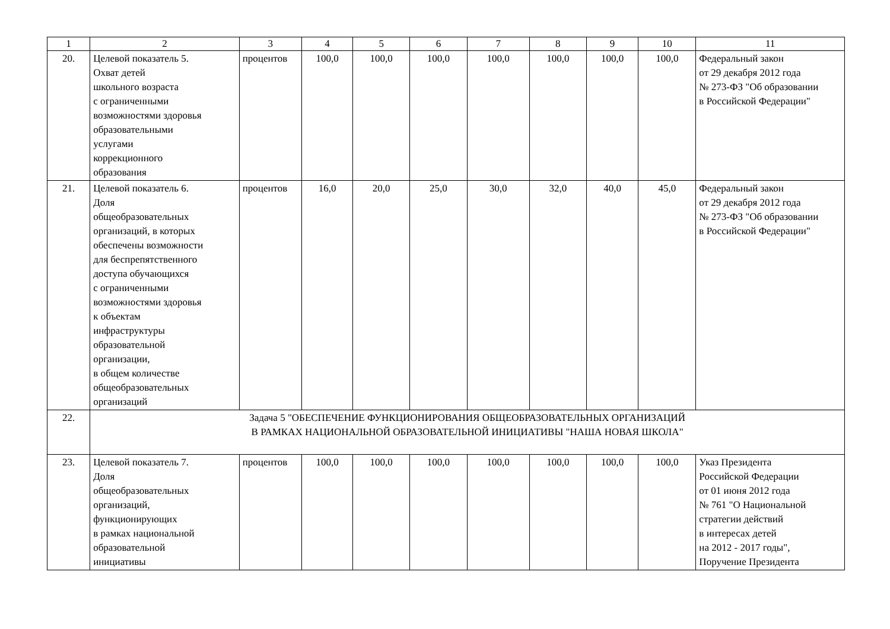| 1 | 2 | 3 | 4 | 5 | 6 | 7 | 8 | 9 | 10 | 11 |
| 20. | Целевой показатель 5. Охват детей школьного возраста с ограниченными возможностями здоровья образовательными услугами коррекционного образования | процентов | 100,0 | 100,0 | 100,0 | 100,0 | 100,0 | 100,0 | 100,0 | Федеральный закон от 29 декабря 2012 года № 273-ФЗ "Об образовании в Российской Федерации" |
| 21. | Целевой показатель 6. Доля общеобразовательных организаций, в которых обеспечены возможности для беспрепятственного доступа обучающихся с ограниченными возможностями здоровья к объектам инфраструктуры образовательной организации, в общем количестве общеобразовательных организаций | процентов | 16,0 | 20,0 | 25,0 | 30,0 | 32,0 | 40,0 | 45,0 | Федеральный закон от 29 декабря 2012 года № 273-ФЗ "Об образовании в Российской Федерации" |
| 22. | Задача 5 "ОБЕСПЕЧЕНИЕ ФУНКЦИОНИРОВАНИЯ ОБЩЕОБРАЗОВАТЕЛЬНЫХ ОРГАНИЗАЦИЙ В РАМКАХ НАЦИОНАЛЬНОЙ ОБРАЗОВАТЕЛЬНОЙ ИНИЦИАТИВЫ "НАША НОВАЯ ШКОЛА" | | | | | | | | | |
| 23. | Целевой показатель 7. Доля общеобразовательных организаций, функционирующих в рамках национальной образовательной инициативы | процентов | 100,0 | 100,0 | 100,0 | 100,0 | 100,0 | 100,0 | 100,0 | Указ Президента Российской Федерации от 01 июня 2012 года № 761 "О Национальной стратегии действий в интересах детей на 2012 - 2017 годы", Поручение Президента |